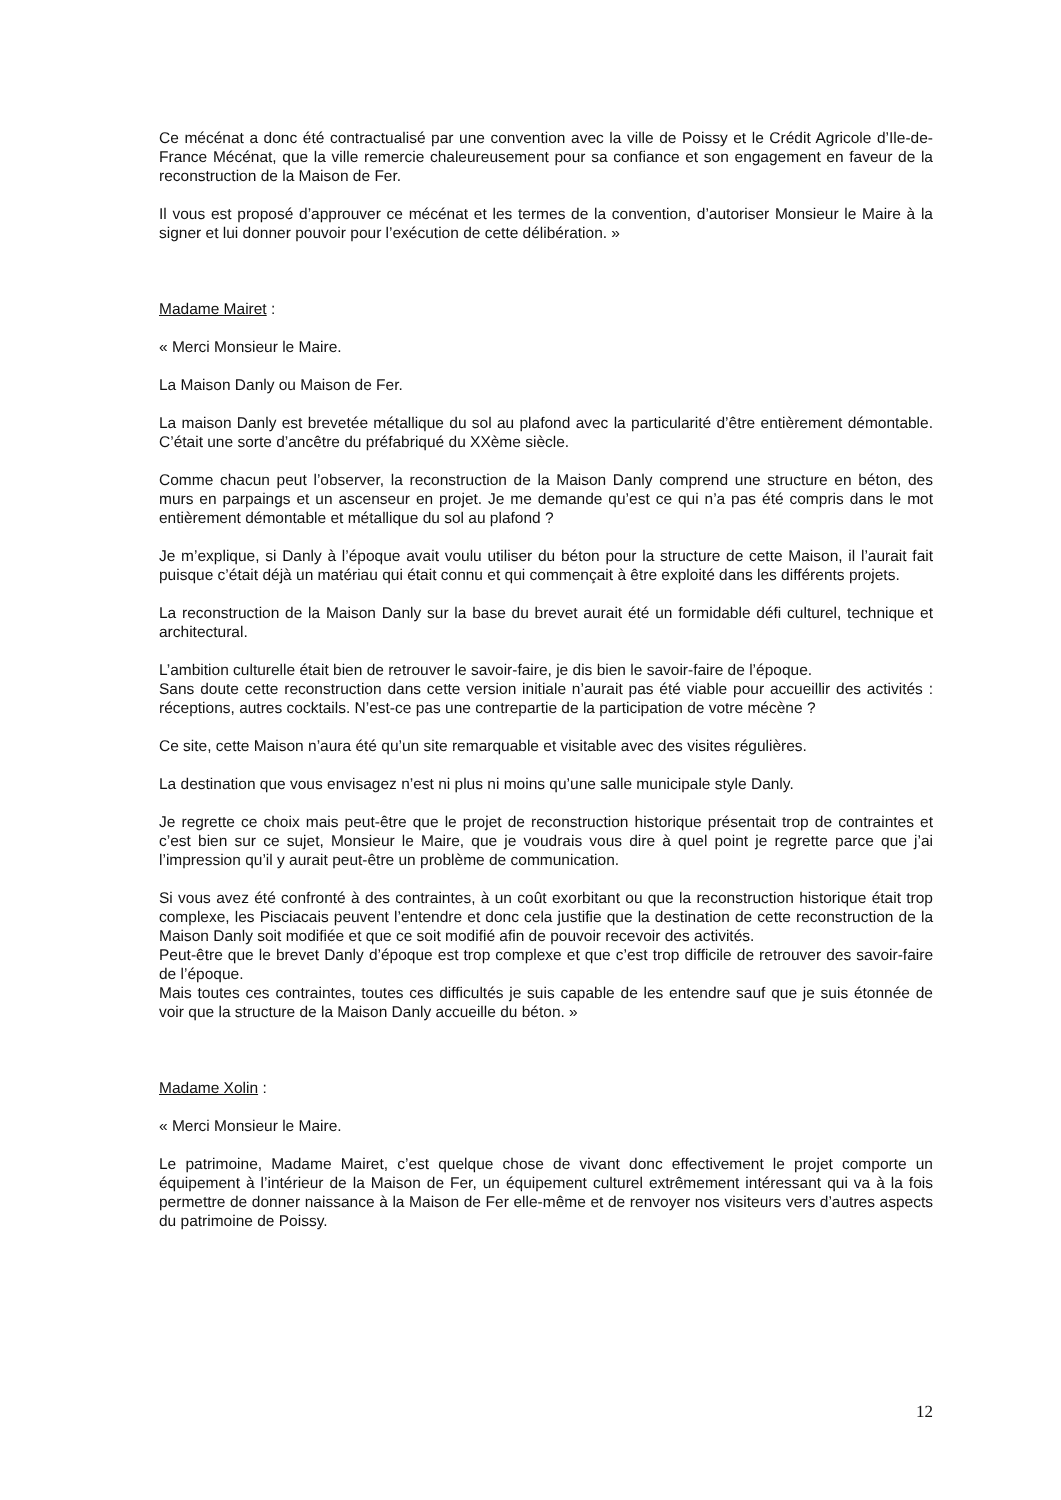Ce mécénat a donc été contractualisé par une convention avec la ville de Poissy et le Crédit Agricole d’Ile-de-France Mécénat, que la ville remercie chaleureusement pour sa confiance et son engagement en faveur de la reconstruction de la Maison de Fer.
Il vous est proposé d’approuver ce mécénat et les termes de la convention, d’autoriser Monsieur le Maire à la signer et lui donner pouvoir pour l’exécution de cette délibération. »
Madame Mairet :
« Merci Monsieur le Maire.
La Maison Danly ou Maison de Fer.
La maison Danly est brevetée métallique du sol au plafond avec la particularité d’être entièrement démontable. C’était une sorte d’ancêtre du préfabriqué du XXème siècle.
Comme chacun peut l’observer, la reconstruction de la Maison Danly comprend une structure en béton, des murs en parpaings et un ascenseur en projet. Je me demande qu’est ce qui n’a pas été compris dans le mot entièrement démontable et métallique du sol au plafond ?
Je m’explique, si Danly à l’époque avait voulu utiliser du béton pour la structure de cette Maison, il l’aurait fait puisque c’était déjà un matériau qui était connu et qui commençait à être exploité dans les différents projets.
La reconstruction de la Maison Danly sur la base du brevet aurait été un formidable défi culturel, technique et architectural.
L’ambition culturelle était bien de retrouver le savoir-faire, je dis bien le savoir-faire de l’époque.
Sans doute cette reconstruction dans cette version initiale n’aurait pas été viable pour accueillir des activités : réceptions, autres cocktails. N’est-ce pas une contrepartie de la participation de votre mécène ?
Ce site, cette Maison n’aura été qu’un site remarquable et visitable avec des visites régulières.
La destination que vous envisagez n’est ni plus ni moins qu’une salle municipale style Danly.
Je regrette ce choix mais peut-être que le projet de reconstruction historique présentait trop de contraintes et c’est bien sur ce sujet, Monsieur le Maire, que je voudrais vous dire à quel point je regrette parce que j’ai l’impression qu’il y aurait peut-être un problème de communication.
Si vous avez été confronté à des contraintes, à un coût exorbitant ou que la reconstruction historique était trop complexe, les Pisciacais peuvent l’entendre et donc cela justifie que la destination de cette reconstruction de la Maison Danly soit modifiée et que ce soit modifié afin de pouvoir recevoir des activités.
Peut-être que le brevet Danly d’époque est trop complexe et que c’est trop difficile de retrouver des savoir-faire de l’époque.
Mais toutes ces contraintes, toutes ces difficultés je suis capable de les entendre sauf que je suis étonnée de voir que la structure de la Maison Danly accueille du béton. »
Madame Xolin :
« Merci Monsieur le Maire.
Le patrimoine, Madame Mairet, c’est quelque chose de vivant donc effectivement le projet comporte un équipement à l’intérieur de la Maison de Fer, un équipement culturel extrêmement intéressant qui va à la fois permettre de donner naissance à la Maison de Fer elle-même et de renvoyer nos visiteurs vers d’autres aspects du patrimoine de Poissy.
12